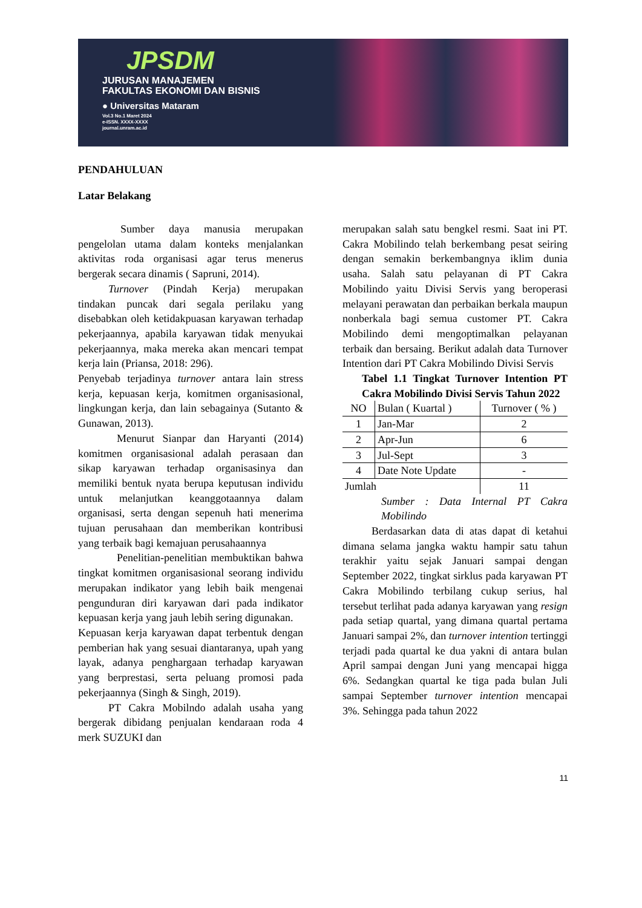JPSDM
JURUSAN MANAJEMEN
FAKULTAS EKONOMI DAN BISNIS
● Universitas Mataram
Vol.3 No.1 Maret 2024
e-ISSN. XXXX-XXXX
journal.unram.ac.id
PENDAHULUAN
Latar Belakang
Sumber daya manusia merupakan pengelolan utama dalam konteks menjalankan aktivitas roda organisasi agar terus menerus bergerak secara dinamis ( Sapruni, 2014).
Turnover (Pindah Kerja) merupakan tindakan puncak dari segala perilaku yang disebabkan oleh ketidakpuasan karyawan terhadap pekerjaannya, apabila karyawan tidak menyukai pekerjaannya, maka mereka akan mencari tempat kerja lain (Priansa, 2018: 296).
Penyebab terjadinya turnover antara lain stress kerja, kepuasan kerja, komitmen organisasional, lingkungan kerja, dan lain sebagainya (Sutanto & Gunawan, 2013).
Menurut Sianpar dan Haryanti (2014) komitmen organisasional adalah perasaan dan sikap karyawan terhadap organisasinya dan memiliki bentuk nyata berupa keputusan individu untuk melanjutkan keanggotaannya dalam organisasi, serta dengan sepenuh hati menerima tujuan perusahaan dan memberikan kontribusi yang terbaik bagi kemajuan perusahaannya
Penelitian-penelitian membuktikan bahwa tingkat komitmen organisasional seorang individu merupakan indikator yang lebih baik mengenai pengunduran diri karyawan dari pada indikator kepuasan kerja yang jauh lebih sering digunakan.
Kepuasan kerja karyawan dapat terbentuk dengan pemberian hak yang sesuai diantaranya, upah yang layak, adanya penghargaan terhadap karyawan yang berprestasi, serta peluang promosi pada pekerjaannya (Singh & Singh, 2019).
PT Cakra Mobilndo adalah usaha yang bergerak dibidang penjualan kendaraan roda 4 merk SUZUKI dan
merupakan salah satu bengkel resmi. Saat ini PT. Cakra Mobilindo telah berkembang pesat seiring dengan semakin berkembangnya iklim dunia usaha. Salah satu pelayanan di PT Cakra Mobilindo yaitu Divisi Servis yang beroperasi melayani perawatan dan perbaikan berkala maupun nonberkala bagi semua customer PT. Cakra Mobilindo demi mengoptimalkan pelayanan terbaik dan bersaing. Berikut adalah data Turnover Intention dari PT Cakra Mobilindo Divisi Servis
Tabel 1.1 Tingkat Turnover Intention PT Cakra Mobilindo Divisi Servis Tahun 2022
| NO | Bulan ( Kuartal ) | Turnover ( % ) |
| 1 | Jan-Mar | 2 |
| 2 | Apr-Jun | 6 |
| 3 | Jul-Sept | 3 |
| 4 | Date Note Update | - |
| Jumlah | | 11 |
Sumber : Data Internal PT Cakra Mobilindo
Berdasarkan data di atas dapat di ketahui dimana selama jangka waktu hampir satu tahun terakhir yaitu sejak Januari sampai dengan September 2022, tingkat sirklus pada karyawan PT Cakra Mobilindo terbilang cukup serius, hal tersebut terlihat pada adanya karyawan yang resign pada setiap quartal, yang dimana quartal pertama Januari sampai 2%, dan turnover intention tertinggi terjadi pada quartal ke dua yakni di antara bulan April sampai dengan Juni yang mencapai higga 6%. Sedangkan quartal ke tiga pada bulan Juli sampai September turnover intention mencapai 3%. Sehingga pada tahun 2022
11